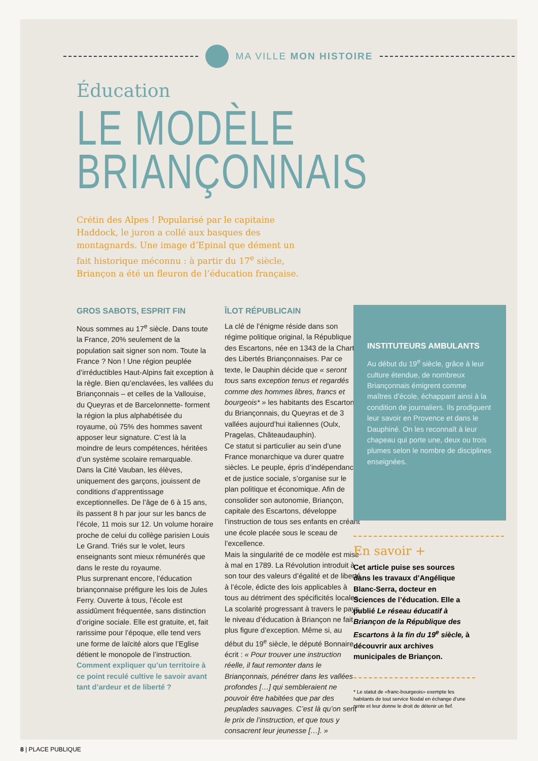MA VILLE MON HISTOIRE
Éducation
LE MODÈLE
BRIANÇONNAIS
Crétin des Alpes ! Popularisé par le capitaine Haddock, le juron a collé aux basques des montagnards. Une image d’Epinal que dément un fait historique méconnu : à partir du 17<sup>e</sup> siècle, Briançon a été un fleuron de l’éducation française.
GROS SABOTS, ESPRIT FIN
Nous sommes au 17<sup>e</sup> siècle. Dans toute la France, 20% seulement de la population sait signer son nom. Toute la France ? Non ! Une région peuplée d’irréductibles Haut-Alpins fait exception à la règle. Bien qu’enclavées, les vallées du Briançonnais – et celles de la Vallouise, du Queyras et de Barcelonnette- forment la région la plus alphabétisée du royaume, où 75% des hommes savent apposer leur signature. C’est là la moindre de leurs compétences, héritées d’un système scolaire remarquable.
Dans la Cité Vauban, les élèves, uniquement des garçons, jouissent de conditions d’apprentissage exceptionnelles. De l’âge de 6 à 15 ans, ils passent 8 h par jour sur les bancs de l’école, 11 mois sur 12. Un volume horaire proche de celui du collège parisien Louis Le Grand. Triés sur le volet, leurs enseignants sont mieux rémunérés que dans le reste du royaume.
Plus surprenant encore, l’éducation briançonnaise préfigure les lois de Jules Ferry. Ouverte à tous, l’école est assidûment fréquentée, sans distinction d’origine sociale. Elle est gratuite, et, fait rarissime pour l’époque, elle tend vers une forme de laïcité alors que l’Eglise détient le monopole de l’instruction. Comment expliquer qu’un territoire à ce point reculé cultive le savoir avant tant d’ardeur et de liberté ?
ÎLOT RÉPUBLICAIN
La clé de l’énigme réside dans son régime politique original, la République des Escartons, née en 1343 de la Charte des Libertés Briançonnaises. Par ce texte, le Dauphin décide que « seront tous sans exception tenus et regardés comme des hommes libres, francs et bourgeois* » les habitants des Escartons du Briançonnais, du Queyras et de 3 vallées aujourd’hui italiennes (Oulx, Pragelas, Châteaudauphin).
Ce statut si particulier au sein d’une France monarchique va durer quatre siècles. Le peuple, épris d’indépendance et de justice sociale, s’organise sur le plan politique et économique. Afin de consolider son autonomie, Briançon, capitale des Escartons, développe l’instruction de tous ses enfants en créant une école placée sous le sceau de l’excellence.
Mais la singularité de ce modèle est mise à mal en 1789. La Révolution introduit à son tour des valeurs d’égalité et de liberté à l’école, édicte des lois applicables à tous au détriment des spécificités locales. La scolarité progressant à travers le pays, le niveau d’éducation à Briançon ne fait plus figure d’exception. Même si, au début du 19<sup>e</sup> siècle, le député Bonnaire écrit : « Pour trouver une instruction réelle, il faut remonter dans le Briançonnais, pénétrer dans les vallées profondes […] qui sembleraient ne pouvoir être habitées que par des peuplades sauvages. C’est là qu’on sent le prix de l’instruction, et que tous y consacrent leur jeunesse […]. »
INSTITUTEURS AMBULANTS
Au début du 19<sup>e</sup> siècle, grâce à leur culture étendue, de nombreux Briançonnais émigrent comme maîtres d’école, échappant ainsi à la condition de journaliers. Ils prodiguent leur savoir en Provence et dans le Dauphiné. On les reconnaît à leur chapeau qui porte une, deux ou trois plumes selon le nombre de disciplines enseignées.
En savoir +
Cet article puise ses sources dans les travaux d’Angélique Blanc-Serra, docteur en Sciences de l’éducation. Elle a publié Le réseau éducatif à Briançon de la République des Escartons à la fin du 19<sup>e</sup> siècle, à découvrir aux archives municipales de Briançon.
* Le statut de «franc-bourgeois» exempte les habitants de tout service féodal en échange d’une rente et leur donne le droit de détenir un fief.
8 | PLACE PUBLIQUE